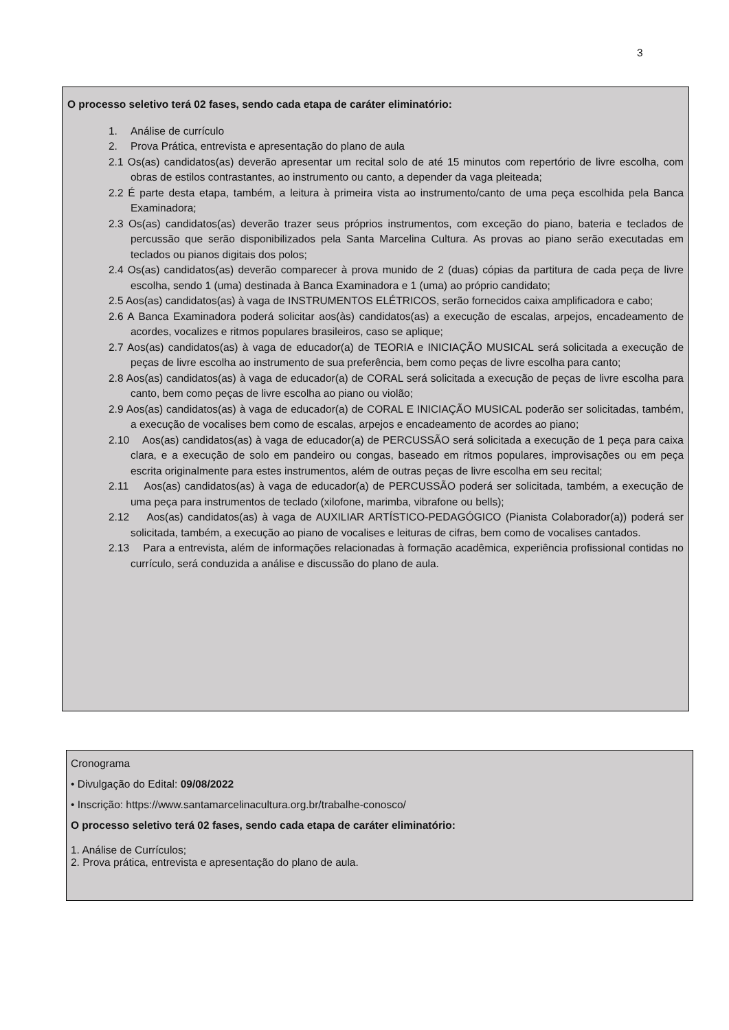3
O processo seletivo terá 02 fases, sendo cada etapa de caráter eliminatório:
1. Análise de currículo
2. Prova Prática, entrevista e apresentação do plano de aula
2.1 Os(as) candidatos(as) deverão apresentar um recital solo de até 15 minutos com repertório de livre escolha, com obras de estilos contrastantes, ao instrumento ou canto, a depender da vaga pleiteada;
2.2 É parte desta etapa, também, a leitura à primeira vista ao instrumento/canto de uma peça escolhida pela Banca Examinadora;
2.3 Os(as) candidatos(as) deverão trazer seus próprios instrumentos, com exceção do piano, bateria e teclados de percussão que serão disponibilizados pela Santa Marcelina Cultura. As provas ao piano serão executadas em teclados ou pianos digitais dos polos;
2.4 Os(as) candidatos(as) deverão comparecer à prova munido de 2 (duas) cópias da partitura de cada peça de livre escolha, sendo 1 (uma) destinada à Banca Examinadora e 1 (uma) ao próprio candidato;
2.5 Aos(as) candidatos(as) à vaga de INSTRUMENTOS ELÉTRICOS, serão fornecidos caixa amplificadora e cabo;
2.6 A Banca Examinadora poderá solicitar aos(às) candidatos(as) a execução de escalas, arpejos, encadeamento de acordes, vocalizes e ritmos populares brasileiros, caso se aplique;
2.7 Aos(as) candidatos(as) à vaga de educador(a) de TEORIA e INICIAÇÃO MUSICAL será solicitada a execução de peças de livre escolha ao instrumento de sua preferência, bem como peças de livre escolha para canto;
2.8 Aos(as) candidatos(as) à vaga de educador(a) de CORAL será solicitada a execução de peças de livre escolha para canto, bem como peças de livre escolha ao piano ou violão;
2.9 Aos(as) candidatos(as) à vaga de educador(a) de CORAL E INICIAÇÃO MUSICAL poderão ser solicitadas, também, a execução de vocalises bem como de escalas, arpejos e encadeamento de acordes ao piano;
2.10 Aos(as) candidatos(as) à vaga de educador(a) de PERCUSSÃO será solicitada a execução de 1 peça para caixa clara, e a execução de solo em pandeiro ou congas, baseado em ritmos populares, improvisações ou em peça escrita originalmente para estes instrumentos, além de outras peças de livre escolha em seu recital;
2.11 Aos(as) candidatos(as) à vaga de educador(a) de PERCUSSÃO poderá ser solicitada, também, a execução de uma peça para instrumentos de teclado (xilofone, marimba, vibrafone ou bells);
2.12 Aos(as) candidatos(as) à vaga de AUXILIAR ARTÍSTICO-PEDAGÓGICO (Pianista Colaborador(a)) poderá ser solicitada, também, a execução ao piano de vocalises e leituras de cifras, bem como de vocalises cantados.
2.13 Para a entrevista, além de informações relacionadas à formação acadêmica, experiência profissional contidas no currículo, será conduzida a análise e discussão do plano de aula.
Cronograma
• Divulgação do Edital: 09/08/2022
• Inscrição: https://www.santamarcelinacultura.org.br/trabalhe-conosco/
O processo seletivo terá 02 fases, sendo cada etapa de caráter eliminatório:
1. Análise de Currículos;
2. Prova prática, entrevista e apresentação do plano de aula.